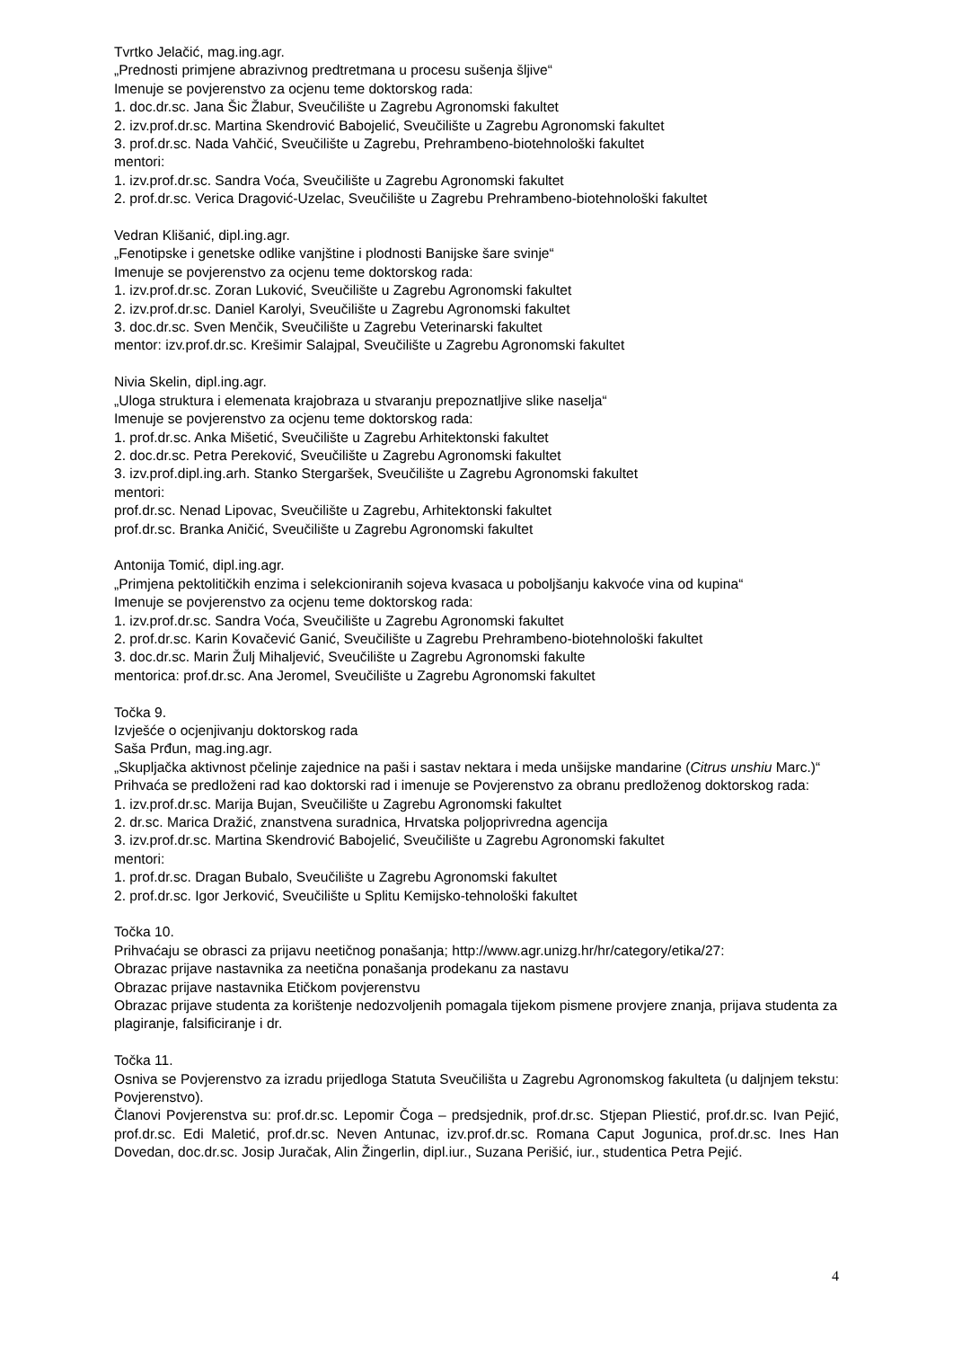Tvrtko Jelačić, mag.ing.agr.
„Prednosti primjene abrazivnog predtretmana u procesu sušenja šljive“
Imenuje se povjerenstvo za ocjenu teme doktorskog rada:
1. doc.dr.sc. Jana Šic Žlabur, Sveučilište u Zagrebu Agronomski fakultet
2. izv.prof.dr.sc. Martina Skendrović Babojelić, Sveučilište u Zagrebu Agronomski fakultet
3. prof.dr.sc. Nada Vahčić, Sveučilište u Zagrebu, Prehrambeno-biotehnološki fakultet
mentori:
1. izv.prof.dr.sc. Sandra Voća, Sveučilište u Zagrebu Agronomski fakultet
2. prof.dr.sc. Verica Dragović-Uzelac, Sveučilište u Zagrebu Prehrambeno-biotehnološki fakultet
Vedran Klišanić, dipl.ing.agr.
„Fenotipske i genetske odlike vanjštine i plodnosti Banijske šare svinje“
Imenuje se povjerenstvo za ocjenu teme doktorskog rada:
1. izv.prof.dr.sc. Zoran Luković, Sveučilište u Zagrebu Agronomski fakultet
2. izv.prof.dr.sc. Daniel Karolyi, Sveučilište u Zagrebu Agronomski fakultet
3. doc.dr.sc. Sven Menčik, Sveučilište u Zagrebu Veterinarski fakultet
mentor: izv.prof.dr.sc. Krešimir Salajpal, Sveučilište u Zagrebu Agronomski fakultet
Nivia Skelin, dipl.ing.agr.
„Uloga struktura i elemenata krajobraza u stvaranju prepoznatljive slike naselja“
Imenuje se povjerenstvo za ocjenu teme doktorskog rada:
1. prof.dr.sc. Anka Mišetić, Sveučilište u Zagrebu Arhitektonski fakultet
2. doc.dr.sc. Petra Pereković, Sveučilište u Zagrebu Agronomski fakultet
3. izv.prof.dipl.ing.arh. Stanko Stergaršek, Sveučilište u Zagrebu Agronomski fakultet
mentori:
prof.dr.sc. Nenad Lipovac, Sveučilište u Zagrebu, Arhitektonski fakultet
prof.dr.sc. Branka Aničić, Sveučilište u Zagrebu Agronomski fakultet
Antonija Tomić, dipl.ing.agr.
„Primjena pektolitičkih enzima i selekcioniranih sojeva kvasaca u poboljšanju kakvoće vina od kupina“
Imenuje se povjerenstvo za ocjenu teme doktorskog rada:
1. izv.prof.dr.sc. Sandra Voća, Sveučilište u Zagrebu Agronomski fakultet
2. prof.dr.sc. Karin Kovačević Ganić, Sveučilište u Zagrebu Prehrambeno-biotehnološki fakultet
3. doc.dr.sc. Marin Žulj Mihaljević, Sveučilište u Zagrebu Agronomski fakulte
mentorica: prof.dr.sc. Ana Jeromel, Sveučilište u Zagrebu Agronomski fakultet
Točka 9.
Izvješće o ocjenjivanju doktorskog rada
Saša Prđun, mag.ing.agr.
„Skupljačka aktivnost pčelinje zajednice na paši i sastav nektara i meda unšijske mandarine (Citrus unshiu Marc.)“
Prihvaća se predloženi rad kao doktorski rad i imenuje se Povjerenstvo za obranu predloženog doktorskog rada:
1. izv.prof.dr.sc. Marija Bujan, Sveučilište u Zagrebu Agronomski fakultet
2. dr.sc. Marica Dražić, znanstvena suradnica, Hrvatska poljoprivredna agencija
3. izv.prof.dr.sc. Martina Skendrović Babojelić, Sveučilište u Zagrebu Agronomski fakultet
mentori:
1. prof.dr.sc. Dragan Bubalo, Sveučilište u Zagrebu Agronomski fakultet
2. prof.dr.sc. Igor Jerković, Sveučilište u Splitu Kemijsko-tehnološki fakultet
Točka 10.
Prihvaćaju se obrasci za prijavu neetičnog ponašanja; http://www.agr.unizg.hr/hr/category/etika/27:
Obrazac prijave nastavnika za neetična ponašanja prodekanu za nastavu
Obrazac prijave nastavnika Etičkom povjerenstvu
Obrazac prijave studenta za korištenje nedozvoljenih pomagala tijekom pismene provjere znanja, prijava studenta za plagiranje, falsificiranje i dr.
Točka 11.
Osniva se Povjerenstvo za izradu prijedloga Statuta Sveučilišta u Zagrebu Agronomskog fakulteta (u daljnjem tekstu: Povjerenstvo).
Članovi Povjerenstva su: prof.dr.sc. Lepomir Čoga – predsjednik, prof.dr.sc. Stjepan Pliestić, prof.dr.sc. Ivan Pejić, prof.dr.sc. Edi Maletić, prof.dr.sc. Neven Antunac, izv.prof.dr.sc. Romana Caput Jogunica, prof.dr.sc. Ines Han Dovedan, doc.dr.sc. Josip Juračak, Alin Žingerlin, dipl.iur., Suzana Perišić, iur., studentica Petra Pejić.
4